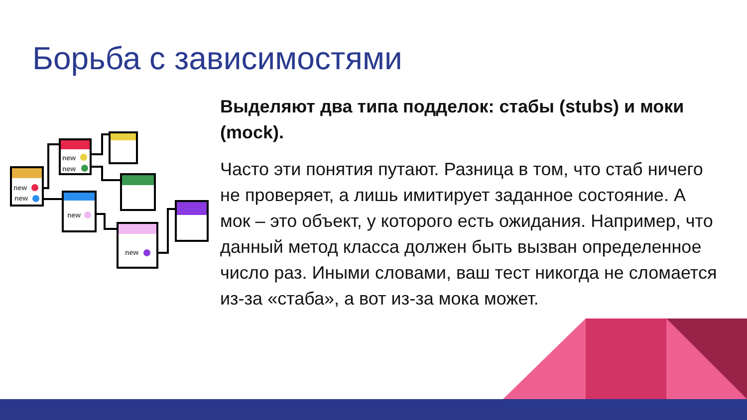Борьба с зависимостями
Выделяют два типа подделок: стабы (stubs) и моки (mock).
Часто эти понятия путают. Разница в том, что стаб ничего не проверяет, а лишь имитирует заданное состояние. А мок – это объект, у которого есть ожидания. Например, что данный метод класса должен быть вызван определенное число раз. Иными словами, ваш тест никогда не сломается из-за «стаба», а вот из-за мока может.
new
new
new
new
new
new